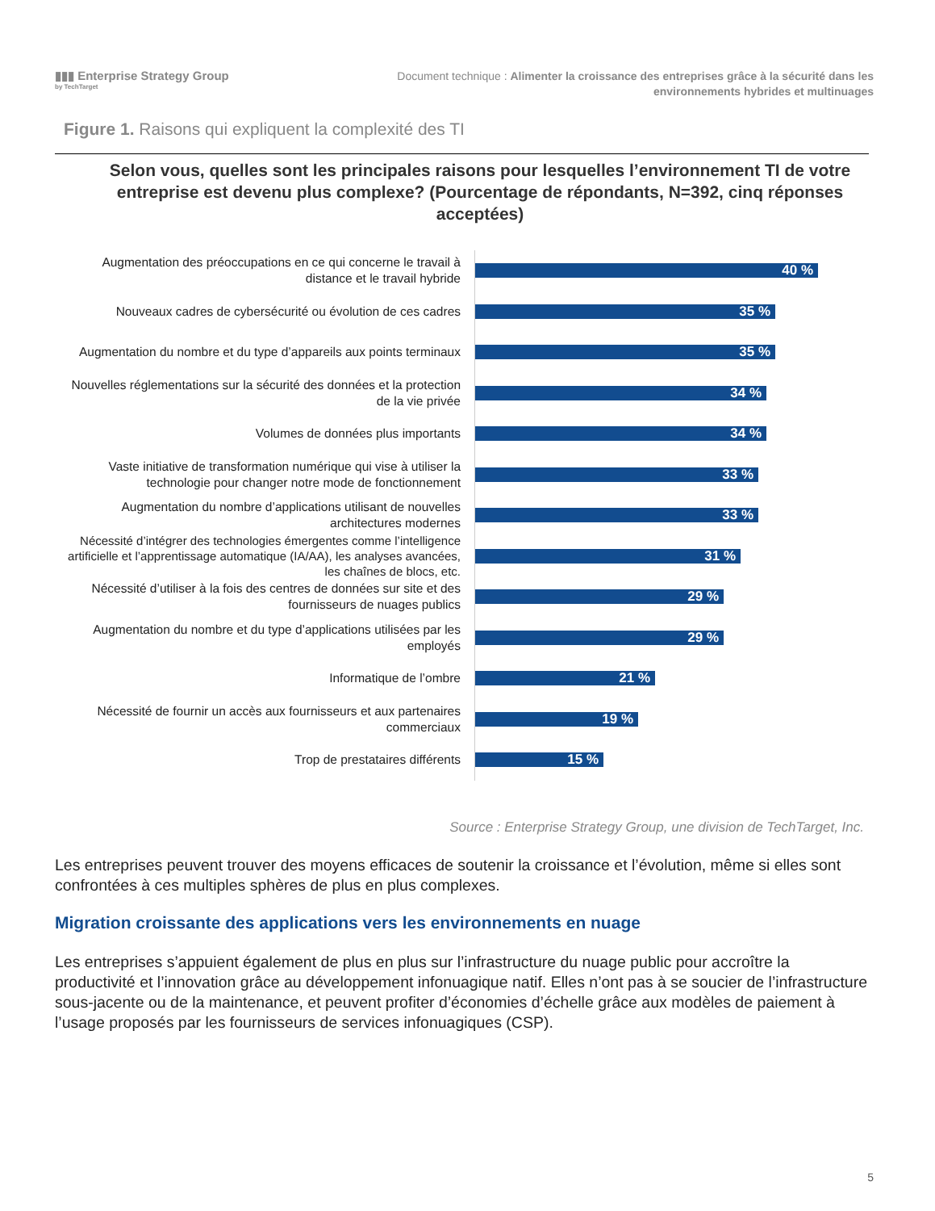▮▮▮ Enterprise Strategy Group
by TechTarget
Document technique : Alimenter la croissance des entreprises grâce à la sécurité dans les
environnements hybrides et multinuages
Figure 1. Raisons qui expliquent la complexité des TI
Selon vous, quelles sont les principales raisons pour lesquelles l’environnement TI de votre entreprise est devenu plus complexe? (Pourcentage de répondants, N=392, cinq réponses acceptées)
Augmentation des préoccupations en ce qui concerne le travail à distance et le travail hybride
40 %
Nouveaux cadres de cybersécurité ou évolution de ces cadres
35 %
Augmentation du nombre et du type d’appareils aux points terminaux
35 %
Nouvelles réglementations sur la sécurité des données et la protection de la vie privée
34 %
Volumes de données plus importants
34 %
Vaste initiative de transformation numérique qui vise à utiliser la technologie pour changer notre mode de fonctionnement
33 %
Augmentation du nombre d’applications utilisant de nouvelles architectures modernes
33 %
Nécessité d’intégrer des technologies émergentes comme l’intelligence artificielle et l’apprentissage automatique (IA/AA), les analyses avancées, les chaînes de blocs, etc.
31 %
Nécessité d’utiliser à la fois des centres de données sur site et des fournisseurs de nuages publics
29 %
Augmentation du nombre et du type d’applications utilisées par les employés
29 %
Informatique de l’ombre
21 %
Nécessité de fournir un accès aux fournisseurs et aux partenaires commerciaux
19 %
Trop de prestataires différents
15 %
Source : Enterprise Strategy Group, une division de TechTarget, Inc.
Les entreprises peuvent trouver des moyens efficaces de soutenir la croissance et l’évolution, même si elles sont confrontées à ces multiples sphères de plus en plus complexes.
Migration croissante des applications vers les environnements en nuage
Les entreprises s’appuient également de plus en plus sur l’infrastructure du nuage public pour accroître la productivité et l’innovation grâce au développement infonuagique natif. Elles n’ont pas à se soucier de l’infrastructure sous-jacente ou de la maintenance, et peuvent profiter d’économies d’échelle grâce aux modèles de paiement à l’usage proposés par les fournisseurs de services infonuagiques (CSP).
5